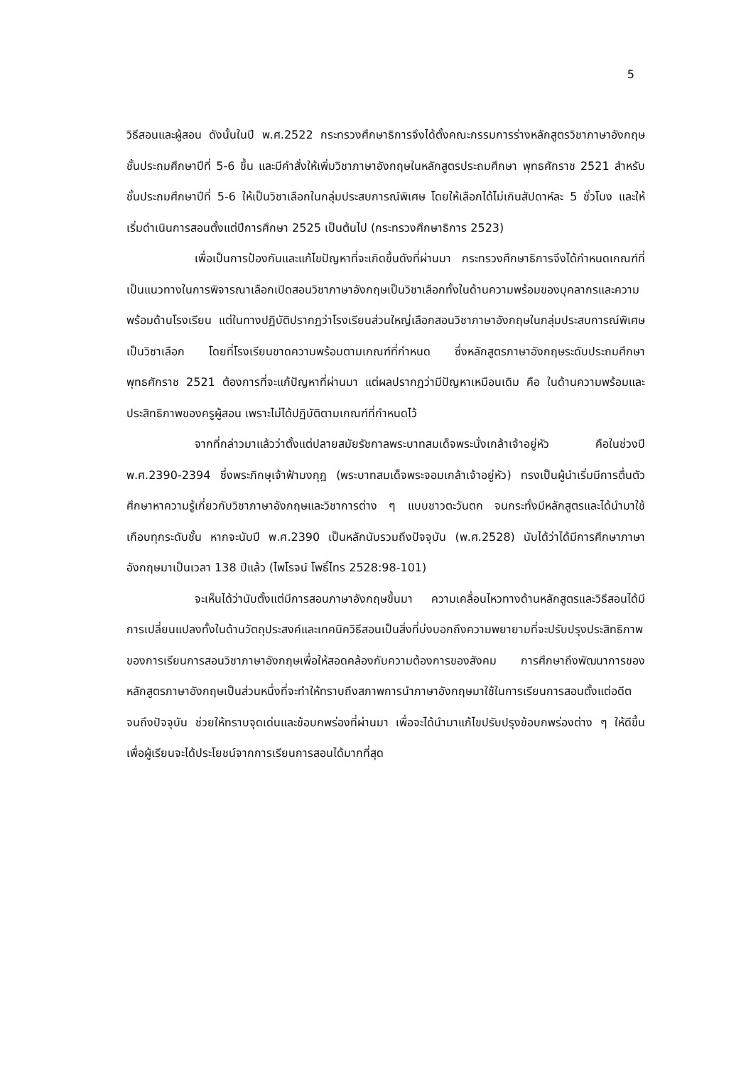5
วิธีสอนและผู้สอน ดังนั้นในปี พ.ศ.2522 กระทรวงศึกษาธิการจึงได้ตั้งคณะกรรมการร่างหลักสูตรวิชาภาษาอังกฤษชั้นประถมศึกษาปีที่ 5-6 ขึ้น และมีคำสั่งให้เพิ่มวิชาภาษาอังกฤษในหลักสูตรประถมศึกษา พุทธศักราช 2521 สำหรับชั้นประถมศึกษาปีที่ 5-6 ให้เป็นวิชาเลือกในกลุ่มประสบการณ์พิเศษ โดยให้เลือกได้ไม่เกินสัปดาห์ละ 5 ชั่วโมง และให้เริ่มดำเนินการสอนตั้งแต่ปีการศึกษา 2525 เป็นต้นไป (กระทรวงศึกษาธิการ 2523)
เพื่อเป็นการป้องกันและแก้ไขปัญหาที่จะเกิดขึ้นดังที่ผ่านมา กระทรวงศึกษาธิการจึงได้กำหนดเกณฑ์ที่เป็นแนวทางในการพิจารณาเลือกเปิดสอนวิชาภาษาอังกฤษเป็นวิชาเลือกทั้งในด้านความพร้อมของบุคลากรและความพร้อมด้านโรงเรียน แต่ในทางปฏิบัติปรากฏว่าโรงเรียนส่วนใหญ่เลือกสอนวิชาภาษาอังกฤษในกลุ่มประสบการณ์พิเศษเป็นวิชาเลือก โดยที่โรงเรียนขาดความพร้อมตามเกณฑ์ที่กำหนด ซึ่งหลักสูตรภาษาอังกฤษระดับประถมศึกษา พุทธศักราช 2521 ต้องการที่จะแก้ปัญหาที่ผ่านมา แต่ผลปรากฏว่ามีปัญหาเหมือนเดิม คือ ในด้านความพร้อมและประสิทธิภาพของครูผู้สอน เพราะไม่ได้ปฏิบัติตามเกณฑ์ที่กำหนดไว้
จากที่กล่าวมาแล้วว่าตั้งแต่ปลายสมัยรัชกาลพระบาทสมเด็จพระนั่งเกล้าเจ้าอยู่หัว คือในช่วงปี พ.ศ.2390-2394 ซึ่งพระภิกษุเจ้าฟ้ามงกุฎ (พระบาทสมเด็จพระจอมเกล้าเจ้าอยู่หัว) ทรงเป็นผู้นำเริ่มมีการตื่นตัวศึกษาหาความรู้เกี่ยวกับวิชาภาษาอังกฤษและวิชาการต่าง ๆ แบบชาวตะวันตก จนกระทั่งมีหลักสูตรและได้นำมาใช้เกือบทุกระดับชั้น หากจะนับปี พ.ศ.2390 เป็นหลักนับรวมถึงปัจจุบัน (พ.ศ.2528) นับได้ว่าได้มีการศึกษาภาษาอังกฤษมาเป็นเวลา 138 ปีแล้ว (ไพโรจน์ โพธิ์ไทร 2528:98-101)
จะเห็นได้ว่านับตั้งแต่มีการสอนภาษาอังกฤษขึ้นมา ความเคลื่อนไหวทางด้านหลักสูตรและวิธีสอนได้มีการเปลี่ยนแปลงทั้งในด้านวัตถุประสงค์และเทคนิควิธีสอนเป็นสิ่งที่บ่งบอกถึงความพยายามที่จะปรับปรุงประสิทธิภาพของการเรียนการสอนวิชาภาษาอังกฤษเพื่อให้สอดคล้องกับความต้องการของสังคม การศึกษาถึงพัฒนาการของหลักสูตรภาษาอังกฤษเป็นส่วนหนึ่งที่จะทำให้ทราบถึงสภาพการนำภาษาอังกฤษมาใช้ในการเรียนการสอนตั้งแต่อดีตจนถึงปัจจุบัน ช่วยให้ทราบจุดเด่นและข้อบกพร่องที่ผ่านมา เพื่อจะได้นำมาแก้ไขปรับปรุงข้อบกพร่องต่าง ๆ ให้ดีขึ้น เพื่อผู้เรียนจะได้ประโยชน์จากการเรียนการสอนได้มากที่สุด